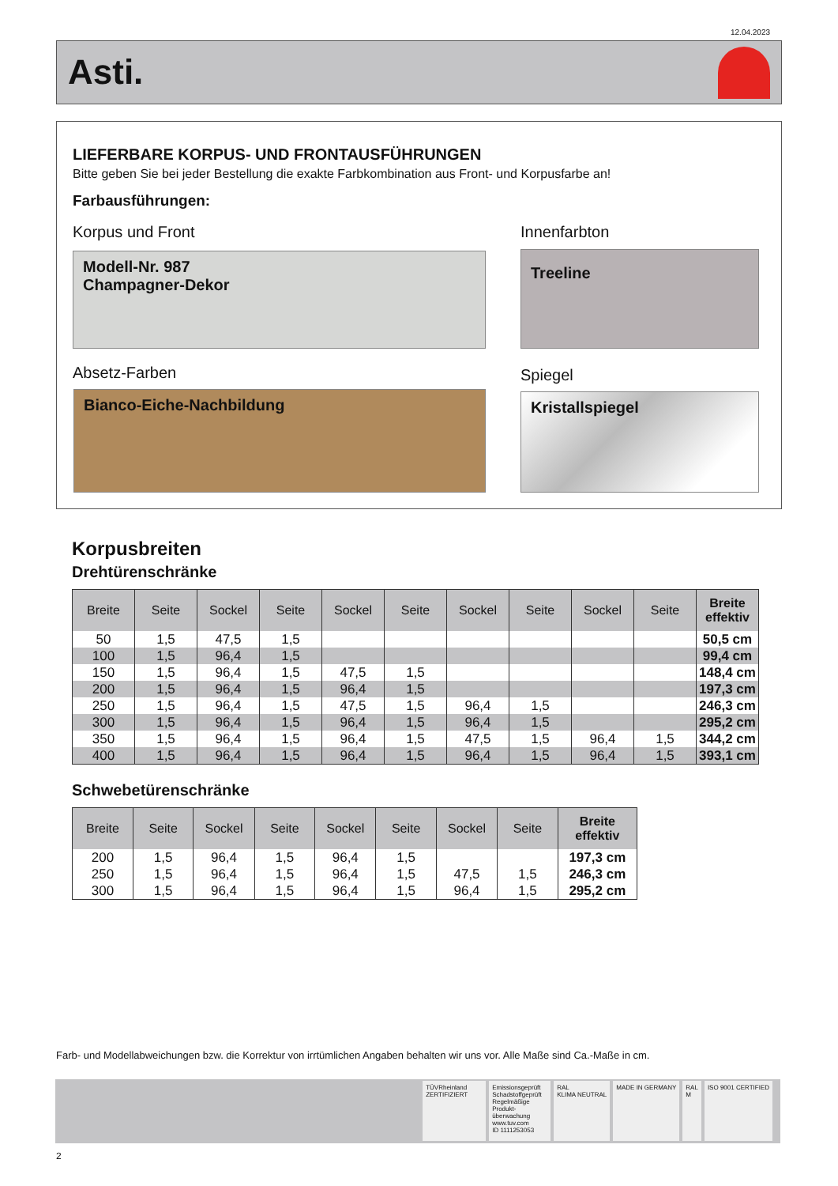12.04.2023
Asti.
LIEFERBARE KORPUS- UND FRONTAUSFÜHRUNGEN
Bitte geben Sie bei jeder Bestellung die exakte Farbkombination aus Front- und Korpusfarbe an!
Farbausführungen:
Korpus und Front Innenfarbton
Modell-Nr. 987
Champagner-Dekor
Treeline
Absetz-Farben Spiegel
Bianco-Eiche-Nachbildung Kristallspiegel
Korpusbreiten
Drehtürenschränke
| Breite | Seite | Sockel | Seite | Sockel | Seite | Sockel | Seite | Sockel | Seite | Breite effektiv |
| --- | --- | --- | --- | --- | --- | --- | --- | --- | --- | --- |
| 50 | 1,5 | 47,5 | 1,5 | | | | | | | 50,5 cm |
| 100 | 1,5 | 96,4 | 1,5 | | | | | | | 99,4 cm |
| 150 | 1,5 | 96,4 | 1,5 | 47,5 | 1,5 | | | | | 148,4 cm |
| 200 | 1,5 | 96,4 | 1,5 | 96,4 | 1,5 | | | | | 197,3 cm |
| 250 | 1,5 | 96,4 | 1,5 | 47,5 | 1,5 | 96,4 | 1,5 | | | 246,3 cm |
| 300 | 1,5 | 96,4 | 1,5 | 96,4 | 1,5 | 96,4 | 1,5 | | | 295,2 cm |
| 350 | 1,5 | 96,4 | 1,5 | 96,4 | 1,5 | 47,5 | 1,5 | 96,4 | 1,5 | 344,2 cm |
| 400 | 1,5 | 96,4 | 1,5 | 96,4 | 1,5 | 96,4 | 1,5 | 96,4 | 1,5 | 393,1 cm |
Schwebetürenschränke
| Breite | Seite | Sockel | Seite | Sockel | Seite | Sockel | Seite | Breite effektiv |
| --- | --- | --- | --- | --- | --- | --- | --- | --- |
| 200 | 1,5 | 96,4 | 1,5 | 96,4 | 1,5 | | | 197,3 cm |
| 250 | 1,5 | 96,4 | 1,5 | 96,4 | 1,5 | 47,5 | 1,5 | 246,3 cm |
| 300 | 1,5 | 96,4 | 1,5 | 96,4 | 1,5 | 96,4 | 1,5 | 295,2 cm |
Farb- und Modellabweichungen bzw. die Korrektur von irrtümlichen Angaben behalten wir uns vor. Alle Maße sind Ca.-Maße in cm.
TÜVRheinland
ZERTIFIZIERT
Emissionsgeprüft Schadstoffgeprüft Regelmäßige Produkt-überwachung
www.tuv.com
ID 1111253053
RAL
KLIMA NEUTRAL
MADE IN GERMANY RAL
M
ISO 9001 CERTIFIED
2